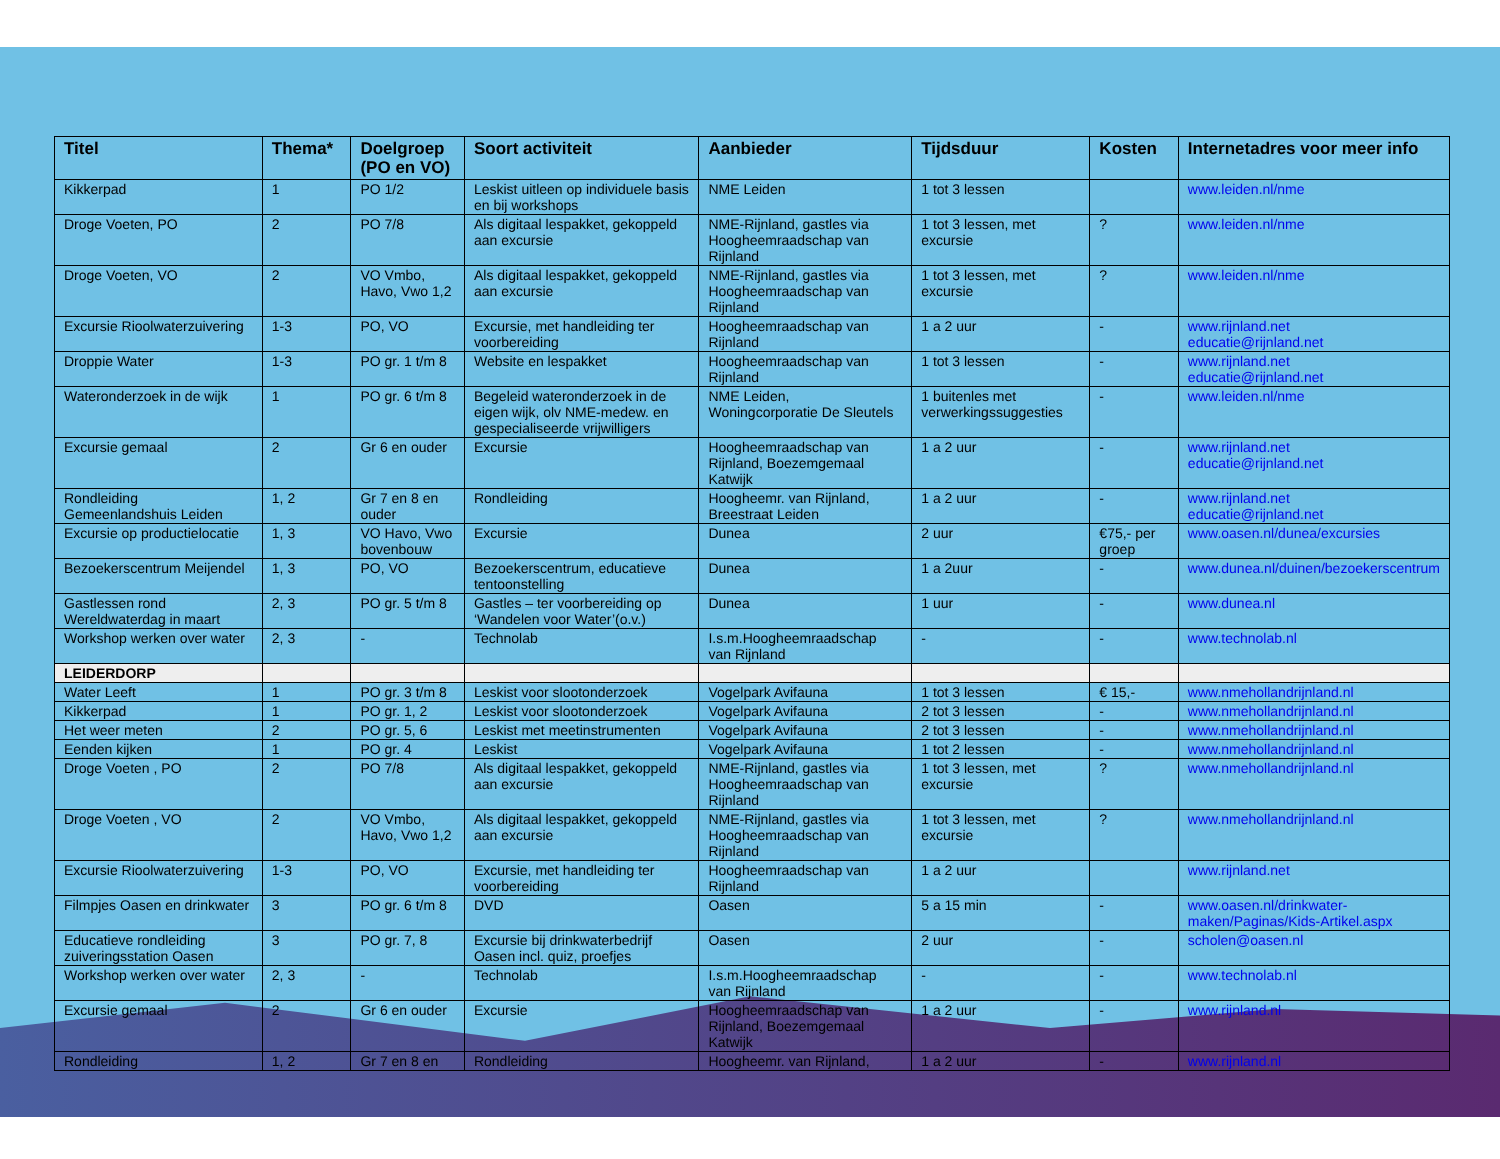| Titel | Thema* | Doelgroep (PO en VO) | Soort activiteit | Aanbieder | Tijdsduur | Kosten | Internetadres voor meer info |
| --- | --- | --- | --- | --- | --- | --- | --- |
| Kikkerpad | 1 | PO 1/2 | Leskist uitleen op individuele basis en bij workshops | NME Leiden | 1 tot 3 lessen | | www.leiden.nl/nme |
| Droge Voeten, PO | 2 | PO 7/8 | Als digitaal lespakket, gekoppeld aan excursie | NME-Rijnland, gastles via Hoogheemraadschap van Rijnland | 1 tot 3 lessen, met excursie | ? | www.leiden.nl/nme |
| Droge Voeten, VO | 2 | VO Vmbo, Havo, Vwo 1,2 | Als digitaal lespakket, gekoppeld aan excursie | NME-Rijnland, gastles via Hoogheemraadschap van Rijnland | 1 tot 3 lessen, met excursie | ? | www.leiden.nl/nme |
| Excursie Rioolwaterzuivering | 1-3 | PO, VO | Excursie, met handleiding ter voorbereiding | Hoogheemraadschap van Rijnland | 1 a 2 uur | - | www.rijnland.net educatie@rijnland.net |
| Droppie Water | 1-3 | PO gr. 1 t/m 8 | Website en lespakket | Hoogheemraadschap van Rijnland | 1 tot 3 lessen | - | www.rijnland.net educatie@rijnland.net |
| Wateronderzoek in de wijk | 1 | PO gr. 6 t/m 8 | Begeleid wateronderzoek in de eigen wijk, olv NME-medew. en gespecialiseerde vrijwilligers | NME Leiden, Woningcorporatie De Sleutels | 1 buitenles met verwerkingssuggesties | - | www.leiden.nl/nme |
| Excursie gemaal | 2 | Gr 6 en ouder | Excursie | Hoogheemraadschap van Rijnland, Boezemgemaal Katwijk | 1 a 2 uur | - | www.rijnland.net educatie@rijnland.net |
| Rondleiding Gemeenlandshuis Leiden | 1, 2 | Gr 7 en 8 en ouder | Rondleiding | Hoogheemr. van Rijnland, Breestraat Leiden | 1 a 2 uur | - | www.rijnland.net educatie@rijnland.net |
| Excursie op productielocatie | 1, 3 | VO Havo, Vwo bovenbouw | Excursie | Dunea | 2 uur | €75,- per groep | www.oasen.nl/dunea/excursies |
| Bezoekerscentrum Meijendel | 1, 3 | PO, VO | Bezoekerscentrum, educatieve tentoonstelling | Dunea | 1 a 2uur | - | www.dunea.nl/duinen/bezoekerscentrum |
| Gastlessen rond Wereldwaterdag in maart | 2, 3 | PO gr. 5 t/m 8 | Gastles – ter voorbereiding op ‘Wandelen voor Water’(o.v.) | Dunea | 1 uur | - | www.dunea.nl |
| Workshop werken over water | 2, 3 | - | Technolab | I.s.m.Hoogheemraadschap van Rijnland | - | - | www.technolab.nl |
| LEIDERDORP | | | | | | | |
| Water Leeft | 1 | PO gr. 3 t/m 8 | Leskist voor slootonderzoek | Vogelpark Avifauna | 1 tot 3 lessen | € 15,- | www.nmehollandrijnland.nl |
| Kikkerpad | 1 | PO gr. 1, 2 | Leskist voor slootonderzoek | Vogelpark Avifauna | 2 tot 3 lessen | - | www.nmehollandrijnland.nl |
| Het weer meten | 2 | PO gr. 5, 6 | Leskist met meetinstrumenten | Vogelpark Avifauna | 2 tot 3 lessen | - | www.nmehollandrijnland.nl |
| Eenden kijken | 1 | PO gr. 4 | Leskist | Vogelpark Avifauna | 1 tot 2 lessen | - | www.nmehollandrijnland.nl |
| Droge Voeten , PO | 2 | PO 7/8 | Als digitaal lespakket, gekoppeld aan excursie | NME-Rijnland, gastles via Hoogheemraadschap van Rijnland | 1 tot 3 lessen, met excursie | ? | www.nmehollandrijnland.nl |
| Droge Voeten , VO | 2 | VO Vmbo, Havo, Vwo 1,2 | Als digitaal lespakket, gekoppeld aan excursie | NME-Rijnland, gastles via Hoogheemraadschap van Rijnland | 1 tot 3 lessen, met excursie | ? | www.nmehollandrijnland.nl |
| Excursie Rioolwaterzuivering | 1-3 | PO, VO | Excursie, met handleiding ter voorbereiding | Hoogheemraadschap van Rijnland | 1 a 2 uur | | www.rijnland.net |
| Filmpjes Oasen en drinkwater | 3 | PO gr. 6 t/m 8 | DVD | Oasen | 5 a 15 min | - | www.oasen.nl/drinkwater-maken/Paginas/Kids-Artikel.aspx |
| Educatieve rondleiding zuiveringsstation Oasen | 3 | PO gr. 7, 8 | Excursie bij drinkwaterbedrijf Oasen incl. quiz, proefjes | Oasen | 2 uur | - | scholen@oasen.nl |
| Workshop werken over water | 2, 3 | - | Technolab | I.s.m.Hoogheemraadschap van Rijnland | - | - | www.technolab.nl |
| Excursie gemaal | 2 | Gr 6 en ouder | Excursie | Hoogheemraadschap van Rijnland, Boezemgemaal Katwijk | 1 a 2 uur | - | www.rijnland.nl |
| Rondleiding | 1, 2 | Gr 7 en 8 en | Rondleiding | Hoogheemr. van Rijnland, | 1 a 2 uur | - | www.rijnland.nl |